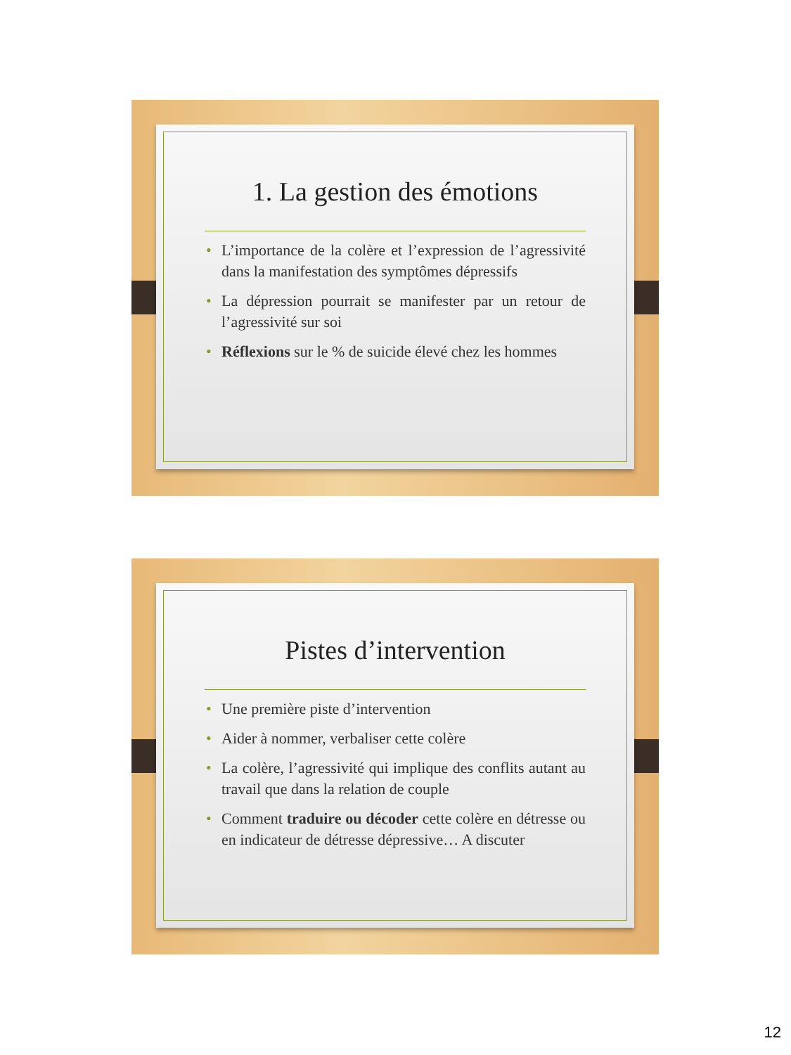1. La gestion des émotions
• L’importance de la colère et l’expression de l’agressivité dans la manifestation des symptômes dépressifs
• La dépression pourrait se manifester par un retour de l’agressivité sur soi
• Réflexions sur le % de suicide élevé chez les hommes
Pistes d’intervention
• Une première piste d’intervention
• Aider à nommer, verbaliser cette colère
• La colère, l’agressivité qui implique des conflits autant au travail que dans la relation de couple
• Comment traduire ou décoder cette colère en détresse ou en indicateur de détresse dépressive… A discuter
12